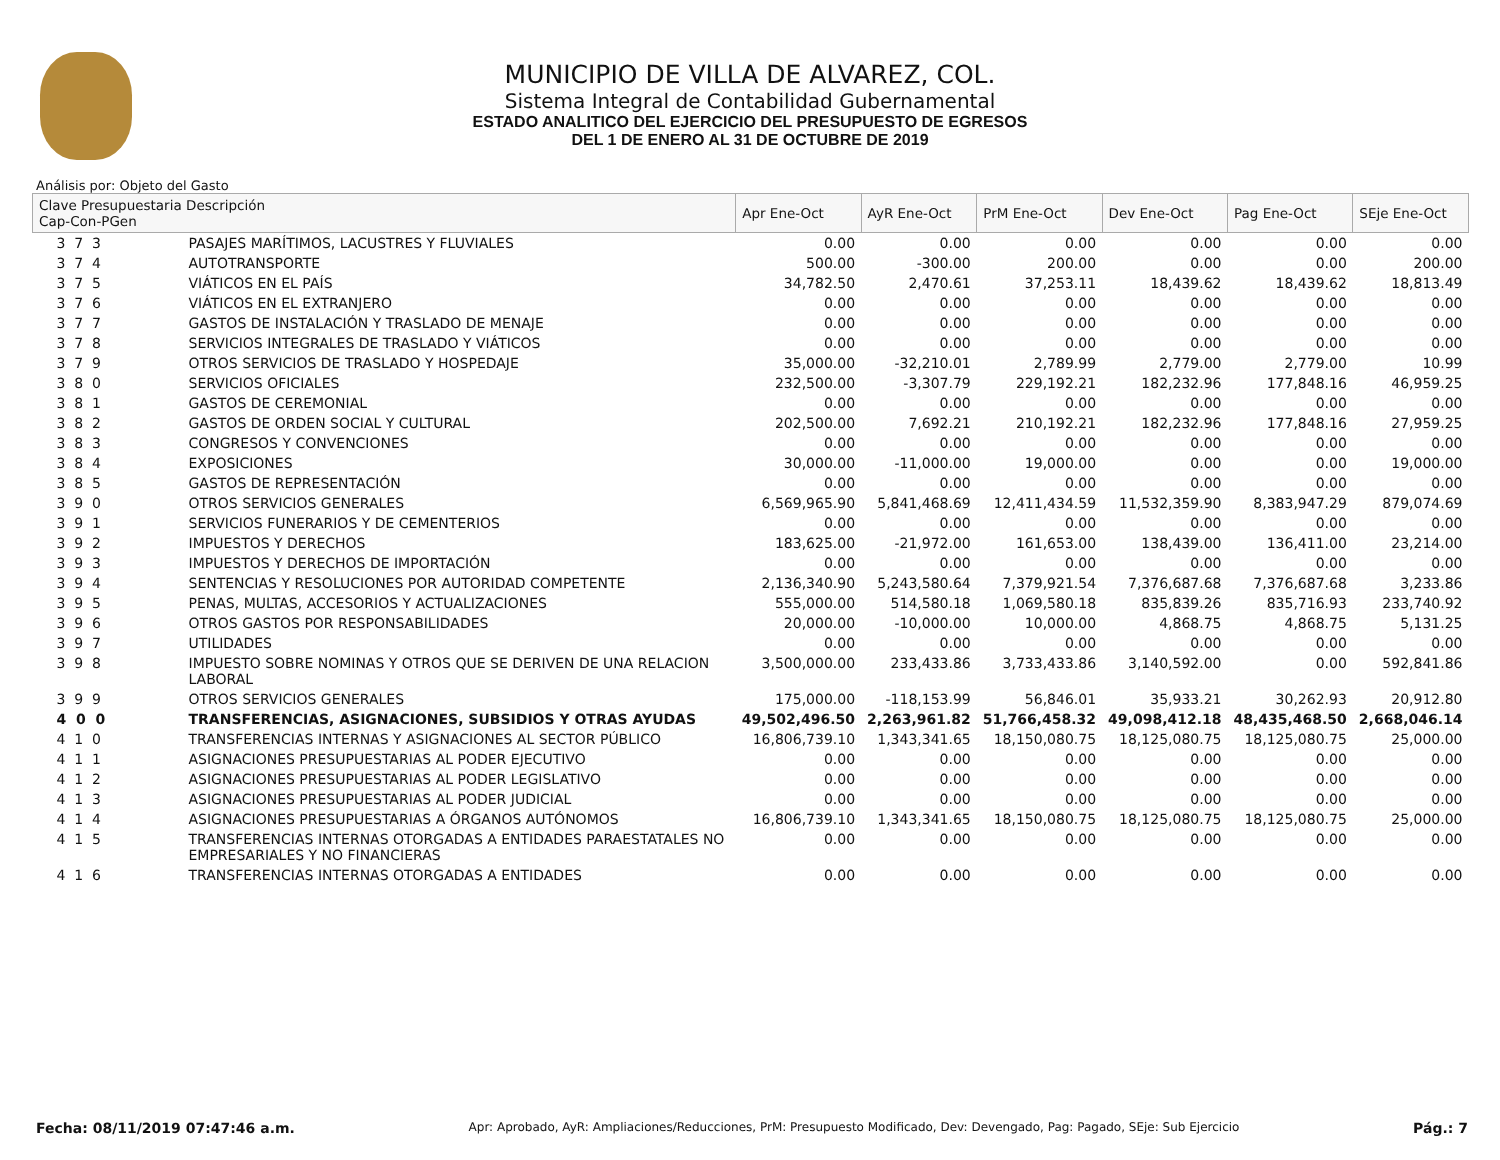MUNICIPIO DE VILLA DE ALVAREZ, COL.
Sistema Integral de Contabilidad Gubernamental
ESTADO ANALITICO DEL EJERCICIO DEL PRESUPUESTO DE EGRESOS
DEL 1 DE ENERO AL 31 DE OCTUBRE DE 2019
Análisis por: Objeto del Gasto
| Clave Presupuestaria Descripción Cap-Con-PGen | | Apr Ene-Oct | AyR Ene-Oct | PrM Ene-Oct | Dev Ene-Oct | Pag Ene-Oct | SEje Ene-Oct |
| --- | --- | --- | --- | --- | --- | --- | --- |
| 3 7 3 | PASAJES MARÍTIMOS, LACUSTRES Y FLUVIALES | 0.00 | 0.00 | 0.00 | 0.00 | 0.00 | 0.00 |
| 3 7 4 | AUTOTRANSPORTE | 500.00 | -300.00 | 200.00 | 0.00 | 0.00 | 200.00 |
| 3 7 5 | VIÁTICOS EN EL PAÍS | 34,782.50 | 2,470.61 | 37,253.11 | 18,439.62 | 18,439.62 | 18,813.49 |
| 3 7 6 | VIÁTICOS EN EL EXTRANJERO | 0.00 | 0.00 | 0.00 | 0.00 | 0.00 | 0.00 |
| 3 7 7 | GASTOS DE INSTALACIÓN Y TRASLADO DE MENAJE | 0.00 | 0.00 | 0.00 | 0.00 | 0.00 | 0.00 |
| 3 7 8 | SERVICIOS INTEGRALES DE TRASLADO Y VIÁTICOS | 0.00 | 0.00 | 0.00 | 0.00 | 0.00 | 0.00 |
| 3 7 9 | OTROS SERVICIOS DE TRASLADO Y HOSPEDAJE | 35,000.00 | -32,210.01 | 2,789.99 | 2,779.00 | 2,779.00 | 10.99 |
| 3 8 0 | SERVICIOS OFICIALES | 232,500.00 | -3,307.79 | 229,192.21 | 182,232.96 | 177,848.16 | 46,959.25 |
| 3 8 1 | GASTOS DE CEREMONIAL | 0.00 | 0.00 | 0.00 | 0.00 | 0.00 | 0.00 |
| 3 8 2 | GASTOS DE ORDEN SOCIAL Y CULTURAL | 202,500.00 | 7,692.21 | 210,192.21 | 182,232.96 | 177,848.16 | 27,959.25 |
| 3 8 3 | CONGRESOS Y CONVENCIONES | 0.00 | 0.00 | 0.00 | 0.00 | 0.00 | 0.00 |
| 3 8 4 | EXPOSICIONES | 30,000.00 | -11,000.00 | 19,000.00 | 0.00 | 0.00 | 19,000.00 |
| 3 8 5 | GASTOS DE REPRESENTACIÓN | 0.00 | 0.00 | 0.00 | 0.00 | 0.00 | 0.00 |
| 3 9 0 | OTROS SERVICIOS GENERALES | 6,569,965.90 | 5,841,468.69 | 12,411,434.59 | 11,532,359.90 | 8,383,947.29 | 879,074.69 |
| 3 9 1 | SERVICIOS FUNERARIOS Y DE CEMENTERIOS | 0.00 | 0.00 | 0.00 | 0.00 | 0.00 | 0.00 |
| 3 9 2 | IMPUESTOS Y DERECHOS | 183,625.00 | -21,972.00 | 161,653.00 | 138,439.00 | 136,411.00 | 23,214.00 |
| 3 9 3 | IMPUESTOS Y DERECHOS DE IMPORTACIÓN | 0.00 | 0.00 | 0.00 | 0.00 | 0.00 | 0.00 |
| 3 9 4 | SENTENCIAS Y RESOLUCIONES POR AUTORIDAD COMPETENTE | 2,136,340.90 | 5,243,580.64 | 7,379,921.54 | 7,376,687.68 | 7,376,687.68 | 3,233.86 |
| 3 9 5 | PENAS, MULTAS, ACCESORIOS Y ACTUALIZACIONES | 555,000.00 | 514,580.18 | 1,069,580.18 | 835,839.26 | 835,716.93 | 233,740.92 |
| 3 9 6 | OTROS GASTOS POR RESPONSABILIDADES | 20,000.00 | -10,000.00 | 10,000.00 | 4,868.75 | 4,868.75 | 5,131.25 |
| 3 9 7 | UTILIDADES | 0.00 | 0.00 | 0.00 | 0.00 | 0.00 | 0.00 |
| 3 9 8 | IMPUESTO SOBRE NOMINAS Y OTROS QUE SE DERIVEN DE UNA RELACION LABORAL | 3,500,000.00 | 233,433.86 | 3,733,433.86 | 3,140,592.00 | 0.00 | 592,841.86 |
| 3 9 9 | OTROS SERVICIOS GENERALES | 175,000.00 | -118,153.99 | 56,846.01 | 35,933.21 | 30,262.93 | 20,912.80 |
| 4 0 0 | TRANSFERENCIAS, ASIGNACIONES, SUBSIDIOS Y OTRAS AYUDAS | 49,502,496.50 | 2,263,961.82 | 51,766,458.32 | 49,098,412.18 | 48,435,468.50 | 2,668,046.14 |
| 4 1 0 | TRANSFERENCIAS INTERNAS Y ASIGNACIONES AL SECTOR PÚBLICO | 16,806,739.10 | 1,343,341.65 | 18,150,080.75 | 18,125,080.75 | 18,125,080.75 | 25,000.00 |
| 4 1 1 | ASIGNACIONES PRESUPUESTARIAS AL PODER EJECUTIVO | 0.00 | 0.00 | 0.00 | 0.00 | 0.00 | 0.00 |
| 4 1 2 | ASIGNACIONES PRESUPUESTARIAS AL PODER LEGISLATIVO | 0.00 | 0.00 | 0.00 | 0.00 | 0.00 | 0.00 |
| 4 1 3 | ASIGNACIONES PRESUPUESTARIAS AL PODER JUDICIAL | 0.00 | 0.00 | 0.00 | 0.00 | 0.00 | 0.00 |
| 4 1 4 | ASIGNACIONES PRESUPUESTARIAS A ÓRGANOS AUTÓNOMOS | 16,806,739.10 | 1,343,341.65 | 18,150,080.75 | 18,125,080.75 | 18,125,080.75 | 25,000.00 |
| 4 1 5 | TRANSFERENCIAS INTERNAS OTORGADAS A ENTIDADES PARAESTATALES NO EMPRESARIALES Y NO FINANCIERAS | 0.00 | 0.00 | 0.00 | 0.00 | 0.00 | 0.00 |
| 4 1 6 | TRANSFERENCIAS INTERNAS OTORGADAS A ENTIDADES | 0.00 | 0.00 | 0.00 | 0.00 | 0.00 | 0.00 |
Fecha: 08/11/2019 07:47:46 a.m. Apr: Aprobado, AyR: Ampliaciones/Reducciones, PrM: Presupuesto Modificado, Dev: Devengado, Pag: Pagado, SEje: Sub Ejercicio Pág.: 7